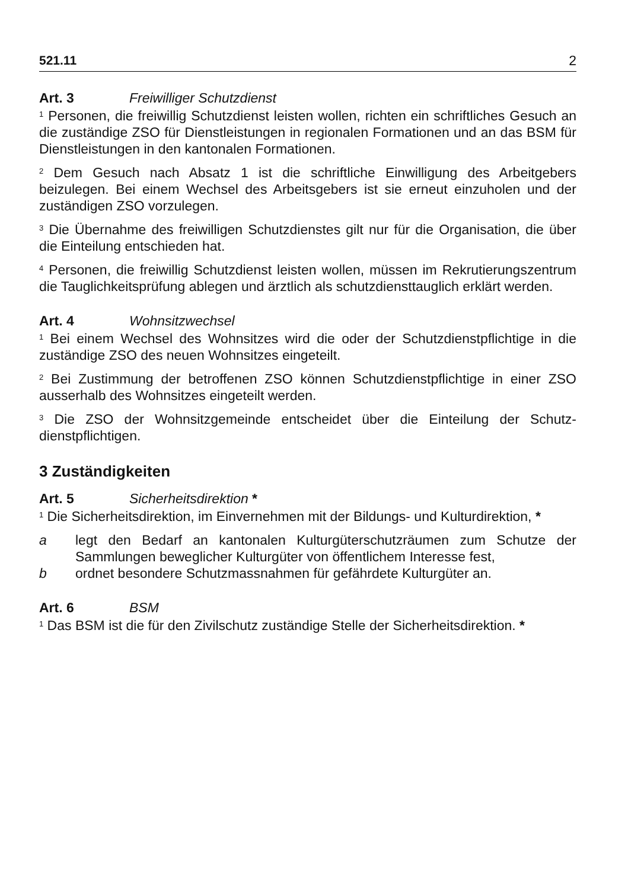521.11 2
Art. 3 Freiwilliger Schutzdienst
<sup>1</sup> Personen, die freiwillig Schutzdienst leisten wollen, richten ein schriftliches Gesuch an die zuständige ZSO für Dienstleistungen in regionalen Formationen und an das BSM für Dienstleistungen in den kantonalen Formationen.
<sup>2</sup> Dem Gesuch nach Absatz 1 ist die schriftliche Einwilligung des Arbeitgebers beizulegen. Bei einem Wechsel des Arbeitsgebers ist sie erneut einzuholen und der zuständigen ZSO vorzulegen.
<sup>3</sup> Die Übernahme des freiwilligen Schutzdienstes gilt nur für die Organisation, die über die Einteilung entschieden hat.
<sup>4</sup> Personen, die freiwillig Schutzdienst leisten wollen, müssen im Rekrutierungs­zentrum die Tauglichkeitsprüfung ablegen und ärztlich als schutzdiensttauglich erklärt werden.
Art. 4 Wohnsitzwechsel
<sup>1</sup> Bei einem Wechsel des Wohnsitzes wird die oder der Schutzdienstpflichtige in die zuständige ZSO des neuen Wohnsitzes eingeteilt.
<sup>2</sup> Bei Zustimmung der betroffenen ZSO können Schutzdienstpflichtige in einer ZSO ausserhalb des Wohnsitzes eingeteilt werden.
<sup>3</sup> Die ZSO der Wohnsitzgemeinde entscheidet über die Einteilung der Schutz­dienstpflichtigen.
3 Zuständigkeiten
Art. 5 Sicherheitsdirektion *
<sup>1</sup> Die Sicherheitsdirektion, im Einvernehmen mit der Bildungs- und Kulturdirekti­on, *
a legt den Bedarf an kantonalen Kulturgüterschutzräumen zum Schutze der Sammlungen beweglicher Kulturgüter von öffentlichem Interesse fest,
b ordnet besondere Schutzmassnahmen für gefährdete Kulturgüter an.
Art. 6 BSM
<sup>1</sup> Das BSM ist die für den Zivilschutz zuständige Stelle der Sicherheitsdirekti­on. *